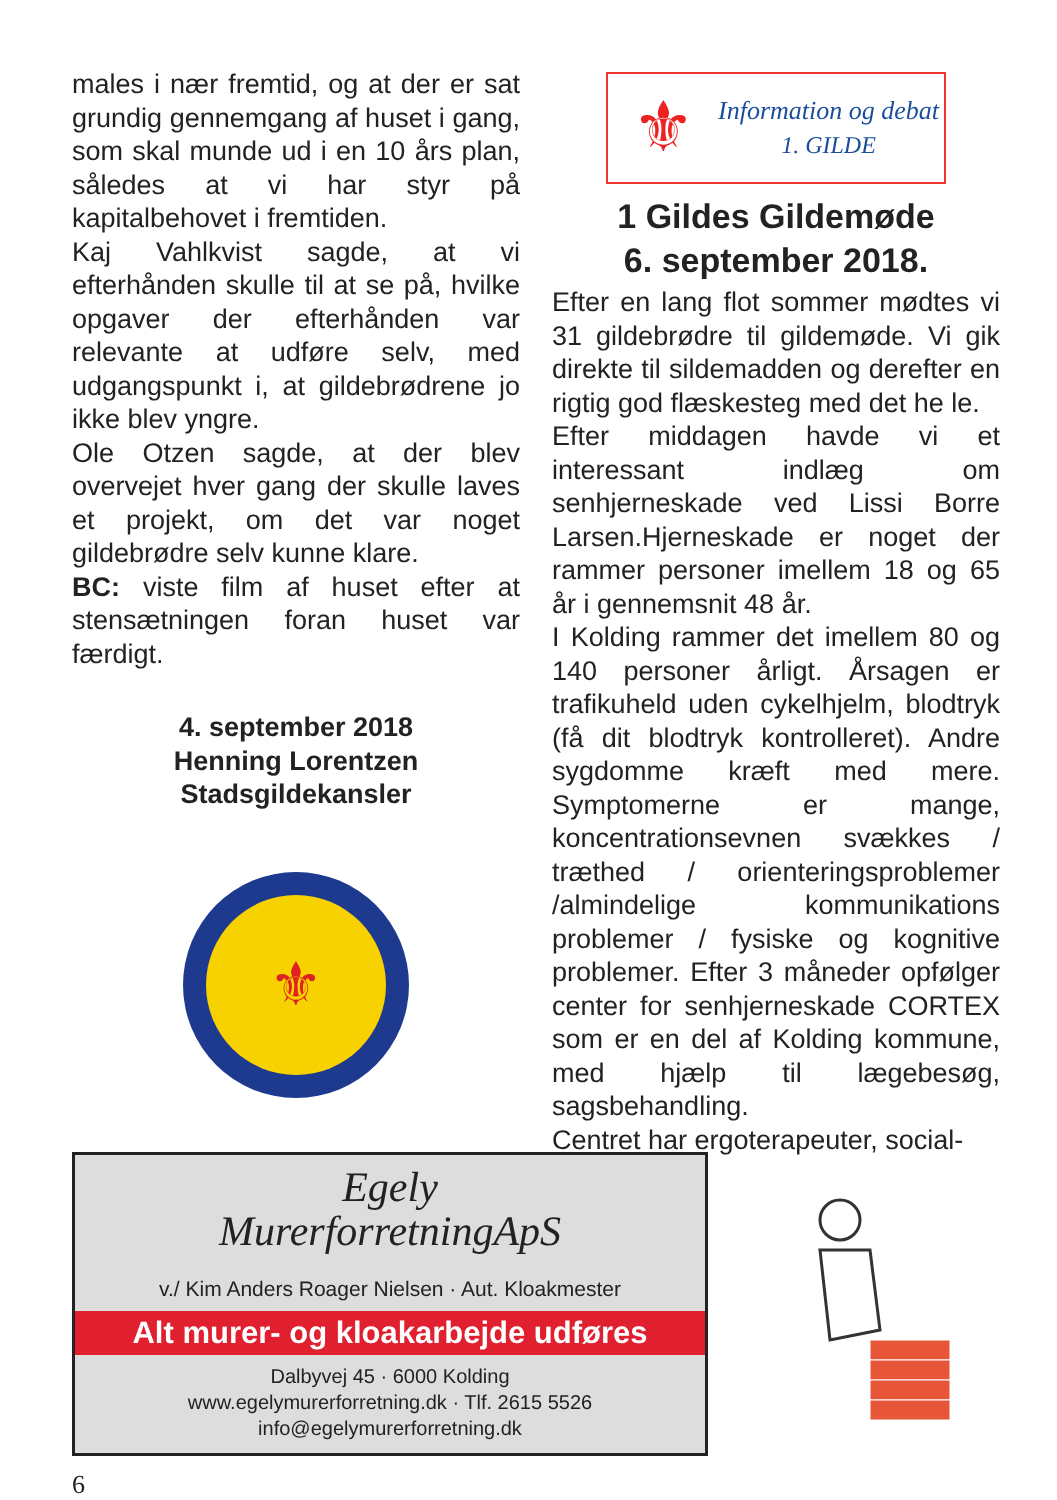males i nær fremtid, og at der er sat grundig gennemgang af huset i gang, som skal munde ud i en 10 års plan, således at vi har styr på kapitalbehovet i fremtiden.
Kaj Vahlkvist sagde, at vi efterhånden skulle til at se på, hvilke opgaver der efterhånden var relevante at udføre selv, med udgangspunkt i, at gildebrødrene jo ikke blev yngre.
Ole Otzen sagde, at der blev overvejet hver gang der skulle laves et projekt, om det var noget gildebrødre selv kunne klare.
BC: viste film af huset efter at stensætningen foran huset var færdigt.
4. september 2018
Henning Lorentzen
Stadsgildekansler
⚜
⚜
Information og debat
1. GILDE
1 Gildes Gildemøde
6. september 2018.
Efter en lang flot sommer mødtes vi 31 gildebrødre til gildemøde. Vi gik direkte til sildemadden og derefter en rigtig god flæskesteg med det he le.
Efter middagen havde vi et interessant indlæg om senhjerneskade ved Lissi Borre Larsen.Hjerneskade er noget der rammer personer imellem 18 og 65 år i gennemsnit 48 år.
I Kolding rammer det imellem 80 og 140 personer årligt. Årsagen er trafikuheld uden cykelhjelm, blodtryk (få dit blodtryk kontrolleret). Andre sygdomme kræft med mere. Symptomerne er mange, koncentrationsevnen svækkes / træthed / orienteringsproblemer /almindelige kommunikations problemer / fysiske og kognitive problemer. Efter 3 måneder opfølger center for senhjerneskade CORTEX som er en del af Kolding kommune, med hjælp til lægebesøg, sagsbehandling.
Centret har ergoterapeuter, social-
Egely
MurerforretningApS
v./ Kim Anders Roager Nielsen · Aut. Kloakmester
Alt murer- og kloakarbejde udføres
Dalbyvej 45 · 6000 Kolding
www.egelymurerforretning.dk · Tlf. 2615 5526
info@egelymurerforretning.dk
6